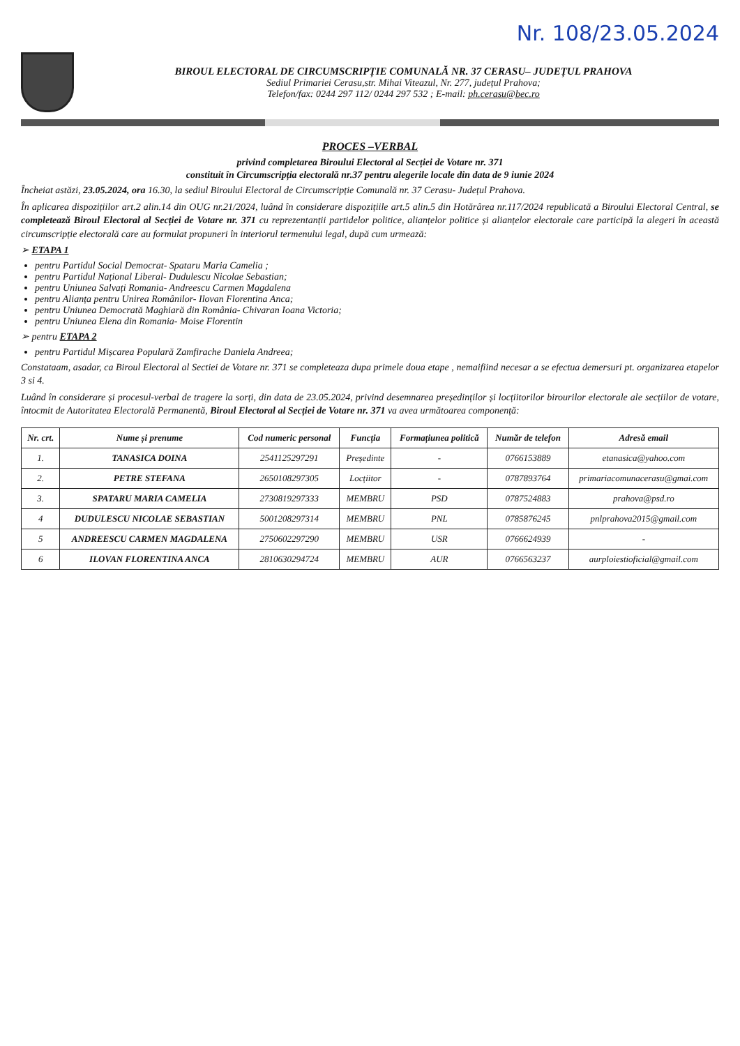Nr. 108/23.05.2024
BIROUL ELECTORAL DE CIRCUMSCRIPȚIE COMUNALĂ NR. 37 CERASU– JUDEȚUL PRAHOVA
Sediul Primariei Cerasu,str. Mihai Viteazul, Nr. 277, județul Prahova;
Telefon/fax: 0244 297 112/ 0244 297 532 ; E-mail: ph.cerasu@bec.ro
PROCES –VERBAL
privind completarea Biroului Electoral al Secției de Votare nr. 371
constituit în Circumscripția electorală nr.37 pentru alegerile locale din data de 9 iunie 2024
Încheiat astăzi, 23.05.2024, ora 16.30, la sediul Biroului Electoral de Circumscripție Comunală nr. 37 Cerasu- Județul Prahova.
În aplicarea dispozițiilor art.2 alin.14 din OUG nr.21/2024, luând în considerare dispozițiile art.5 alin.5 din Hotărârea nr.117/2024 republicată a Biroului Electoral Central, se completează Biroul Electoral al Secției de Votare nr. 371 cu reprezentanții partidelor politice, alianțelor politice și alianțelor electorale care participă la alegeri în această circumscripție electorală care au formulat propuneri în interiorul termenului legal, după cum urmează:
➢ ETAPA 1
pentru Partidul Social Democrat- Spataru Maria Camelia ;
pentru Partidul Național Liberal- Dudulescu Nicolae Sebastian;
pentru Uniunea Salvați Romania- Andreescu Carmen Magdalena
pentru Alianța pentru Unirea Românilor- Ilovan Florentina Anca;
pentru Uniunea Democrată Maghiară din România- Chivaran Ioana Victoria;
pentru Uniunea Elena din Romania- Moise Florentin
➢ pentru ETAPA 2
pentru Partidul Mișcarea Populară Zamfirache Daniela Andreea;
Constataam, asadar, ca Biroul Electoral al Sectiei de Votare nr. 371 se completeaza dupa primele doua etape , nemaifiind necesar a se efectua demersuri pt. organizarea etapelor 3 si 4.
Luând în considerare și procesul-verbal de tragere la sorți, din data de 23.05.2024, privind desemnarea președinților și locțiitorilor birourilor electorale ale secțiilor de votare, întocmit de Autoritatea Electorală Permanentă, Biroul Electoral al Secției de Votare nr. 371 va avea următoarea componență:
| Nr. crt. | Nume și prenume | Cod numeric personal | Funcția | Formațiunea politică | Număr de telefon | Adresă email |
| --- | --- | --- | --- | --- | --- | --- |
| 1. | TANASICA DOINA | 2541125297291 | Președinte | - | 0766153889 | etanasica@yahoo.com |
| 2. | PETRE STEFANA | 2650108297305 | Locțiitor | - | 0787893764 | primariacomunacerasu@gmai.com |
| 3. | SPATARU MARIA CAMELIA | 2730819297333 | MEMBRU | PSD | 0787524883 | prahova@psd.ro |
| 4 | DUDULESCU NICOLAE SEBASTIAN | 5001208297314 | MEMBRU | PNL | 0785876245 | pnlprahova2015@gmail.com |
| 5 | ANDREESCU CARMEN MAGDALENA | 2750602297290 | MEMBRU | USR | 0766624939 | - |
| 6 | ILOVAN FLORENTINA ANCA | 2810630294724 | MEMBRU | AUR | 0766563237 | aurploiestioficial@gmail.com |